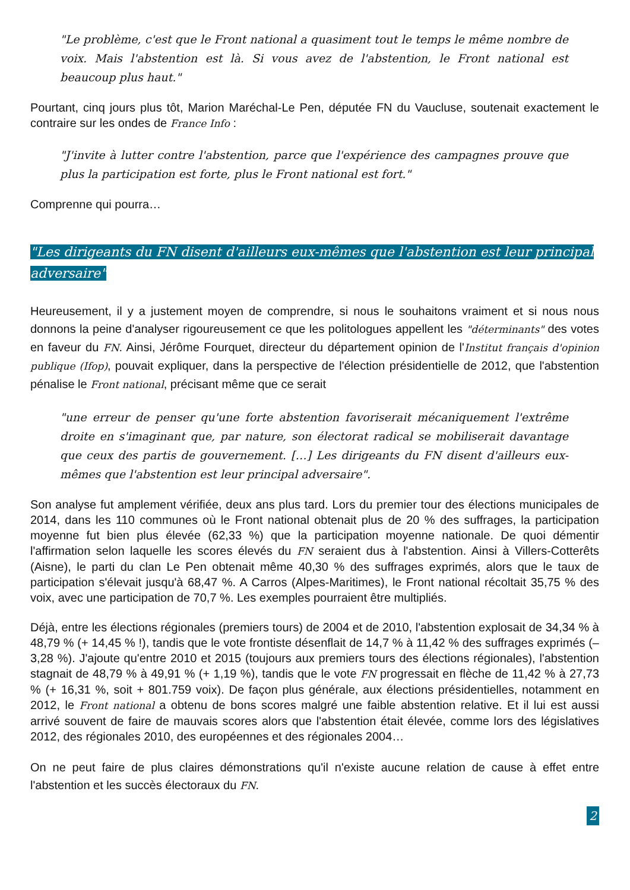"Le problème, c'est que le Front national a quasiment tout le temps le même nombre de voix. Mais l'abstention est là. Si vous avez de l'abstention, le Front national est beaucoup plus haut."
Pourtant, cinq jours plus tôt, Marion Maréchal-Le Pen, députée FN du Vaucluse, soutenait exactement le contraire sur les ondes de France Info :
"J'invite à lutter contre l'abstention, parce que l'expérience des campagnes prouve que plus la participation est forte, plus le Front national est fort."
Comprenne qui pourra…
"Les dirigeants du FN disent d'ailleurs eux-mêmes que l'abstention est leur principal adversaire"
Heureusement, il y a justement moyen de comprendre, si nous le souhaitons vraiment et si nous nous donnons la peine d'analyser rigoureusement ce que les politologues appellent les "déterminants" des votes en faveur du FN. Ainsi, Jérôme Fourquet, directeur du département opinion de l'Institut français d'opinion publique (Ifop), pouvait expliquer, dans la perspective de l'élection présidentielle de 2012, que l'abstention pénalise le Front national, précisant même que ce serait
"une erreur de penser qu'une forte abstention favoriserait mécaniquement l'extrême droite en s'imaginant que, par nature, son électorat radical se mobiliserait davantage que ceux des partis de gouvernement. […] Les dirigeants du FN disent d'ailleurs eux-mêmes que l'abstention est leur principal adversaire".
Son analyse fut amplement vérifiée, deux ans plus tard. Lors du premier tour des élections municipales de 2014, dans les 110 communes où le Front national obtenait plus de 20 % des suffrages, la participation moyenne fut bien plus élevée (62,33 %) que la participation moyenne nationale. De quoi démentir l'affirmation selon laquelle les scores élevés du FN seraient dus à l'abstention. Ainsi à Villers-Cotterêts (Aisne), le parti du clan Le Pen obtenait même 40,30 % des suffrages exprimés, alors que le taux de participation s'élevait jusqu'à 68,47 %. A Carros (Alpes-Maritimes), le Front national récoltait 35,75 % des voix, avec une participation de 70,7 %. Les exemples pourraient être multipliés.
Déjà, entre les élections régionales (premiers tours) de 2004 et de 2010, l'abstention explosait de 34,34 % à 48,79 % (+ 14,45 % !), tandis que le vote frontiste désenflait de 14,7 % à 11,42 % des suffrages exprimés (– 3,28 %). J'ajoute qu'entre 2010 et 2015 (toujours aux premiers tours des élections régionales), l'abstention stagnait de 48,79 % à 49,91 % (+ 1,19 %), tandis que le vote FN progressait en flèche de 11,42 % à 27,73 % (+ 16,31 %, soit + 801.759 voix). De façon plus générale, aux élections présidentielles, notamment en 2012, le Front national a obtenu de bons scores malgré une faible abstention relative. Et il lui est aussi arrivé souvent de faire de mauvais scores alors que l'abstention était élevée, comme lors des législatives 2012, des régionales 2010, des européennes et des régionales 2004…
On ne peut faire de plus claires démonstrations qu'il n'existe aucune relation de cause à effet entre l'abstention et les succès électoraux du FN.
2